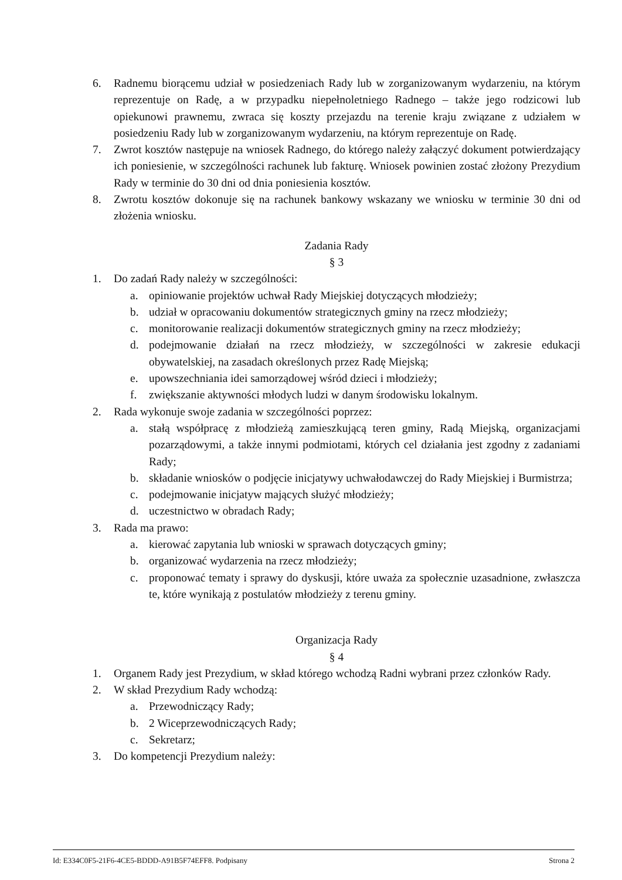6. Radnemu biorącemu udział w posiedzeniach Rady lub w zorganizowanym wydarzeniu, na którym reprezentuje on Radę, a w przypadku niepełnoletniego Radnego – także jego rodzicowi lub opiekunowi prawnemu, zwraca się koszty przejazdu na terenie kraju związane z udziałem w posiedzeniu Rady lub w zorganizowanym wydarzeniu, na którym reprezentuje on Radę.
7. Zwrot kosztów następuje na wniosek Radnego, do którego należy załączyć dokument potwierdzający ich poniesienie, w szczególności rachunek lub fakturę. Wniosek powinien zostać złożony Prezydium Rady w terminie do 30 dni od dnia poniesienia kosztów.
8. Zwrotu kosztów dokonuje się na rachunek bankowy wskazany we wniosku w terminie 30 dni od złożenia wniosku.
Zadania Rady
§ 3
1. Do zadań Rady należy w szczególności:
a. opiniowanie projektów uchwał Rady Miejskiej dotyczących młodzieży;
b. udział w opracowaniu dokumentów strategicznych gminy na rzecz młodzieży;
c. monitorowanie realizacji dokumentów strategicznych gminy na rzecz młodzieży;
d. podejmowanie działań na rzecz młodzieży, w szczególności w zakresie edukacji obywatelskiej, na zasadach określonych przez Radę Miejską;
e. upowszechniania idei samorządowej wśród dzieci i młodzieży;
f. zwiększanie aktywności młodych ludzi w danym środowisku lokalnym.
2. Rada wykonuje swoje zadania w szczególności poprzez:
a. stałą współpracę z młodzieżą zamieszkującą teren gminy, Radą Miejską, organizacjami pozarządowymi, a także innymi podmiotami, których cel działania jest zgodny z zadaniami Rady;
b. składanie wniosków o podjęcie inicjatywy uchwałodawczej do Rady Miejskiej i Burmistrza;
c. podejmowanie inicjatyw mających służyć młodzieży;
d. uczestnictwo w obradach Rady;
3. Rada ma prawo:
a. kierować zapytania lub wnioski w sprawach dotyczących gminy;
b. organizować wydarzenia na rzecz młodzieży;
c. proponować tematy i sprawy do dyskusji, które uważa za społecznie uzasadnione, zwłaszcza te, które wynikają z postulatów młodzieży z terenu gminy.
Organizacja Rady
§ 4
1. Organem Rady jest Prezydium, w skład którego wchodzą Radni wybrani przez członków Rady.
2. W skład Prezydium Rady wchodzą:
a. Przewodniczący Rady;
b. 2 Wiceprzewodniczących Rady;
c. Sekretarz;
3. Do kompetencji Prezydium należy:
Id: E334C0F5-21F6-4CE5-BDDD-A91B5F74EFF8. Podpisany Strona 2